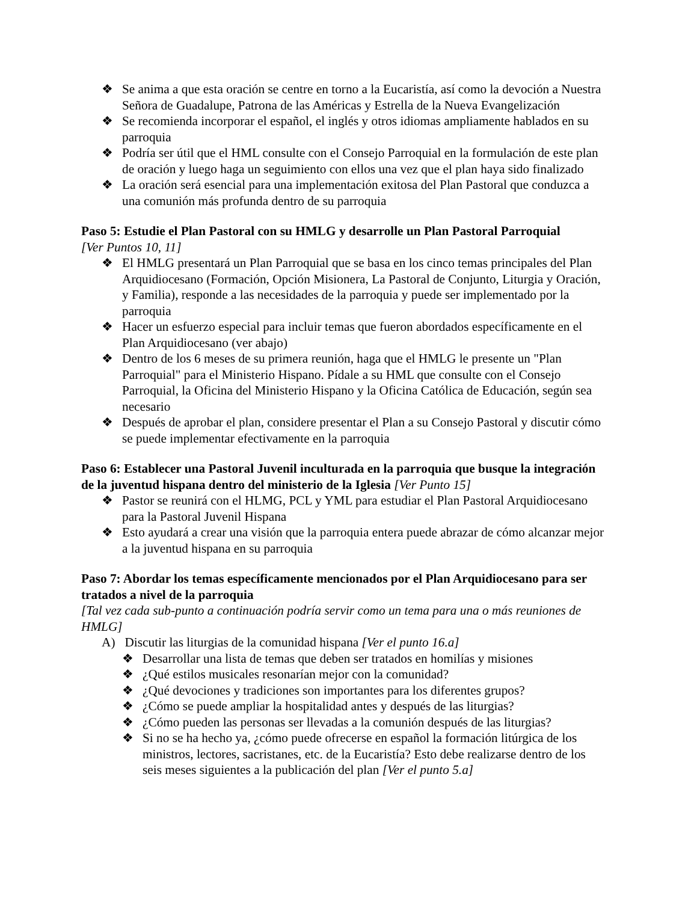❖ Se anima a que esta oración se centre en torno a la Eucaristía, así como la devoción a Nuestra Señora de Guadalupe, Patrona de las Américas y Estrella de la Nueva Evangelización
❖ Se recomienda incorporar el español, el inglés y otros idiomas ampliamente hablados en su parroquia
❖ Podría ser útil que el HML consulte con el Consejo Parroquial en la formulación de este plan de oración y luego haga un seguimiento con ellos una vez que el plan haya sido finalizado
❖ La oración será esencial para una implementación exitosa del Plan Pastoral que conduzca a una comunión más profunda dentro de su parroquia
Paso 5: Estudie el Plan Pastoral con su HMLG y desarrolle un Plan Pastoral Parroquial
[Ver Puntos 10, 11]
❖ El HMLG presentará un Plan Parroquial que se basa en los cinco temas principales del Plan Arquidiocesano (Formación, Opción Misionera, La Pastoral de Conjunto, Liturgia y Oración, y Familia), responde a las necesidades de la parroquia y puede ser implementado por la parroquia
❖ Hacer un esfuerzo especial para incluir temas que fueron abordados específicamente en el Plan Arquidiocesano (ver abajo)
❖ Dentro de los 6 meses de su primera reunión, haga que el HMLG le presente un "Plan Parroquial" para el Ministerio Hispano. Pídale a su HML que consulte con el Consejo Parroquial, la Oficina del Ministerio Hispano y la Oficina Católica de Educación, según sea necesario
❖ Después de aprobar el plan, considere presentar el Plan a su Consejo Pastoral y discutir cómo se puede implementar efectivamente en la parroquia
Paso 6: Establecer una Pastoral Juvenil inculturada en la parroquia que busque la integración de la juventud hispana dentro del ministerio de la Iglesia [Ver Punto 15]
❖ Pastor se reunirá con el HLMG, PCL y YML para estudiar el Plan Pastoral Arquidiocesano para la Pastoral Juvenil Hispana
❖ Esto ayudará a crear una visión que la parroquia entera puede abrazar de cómo alcanzar mejor a la juventud hispana en su parroquia
Paso 7: Abordar los temas específicamente mencionados por el Plan Arquidiocesano para ser tratados a nivel de la parroquia
[Tal vez cada sub-punto a continuación podría servir como un tema para una o más reuniones de HMLG]
A) Discutir las liturgias de la comunidad hispana [Ver el punto 16.a]
❖ Desarrollar una lista de temas que deben ser tratados en homilías y misiones
❖ ¿Qué estilos musicales resonarían mejor con la comunidad?
❖ ¿Qué devociones y tradiciones son importantes para los diferentes grupos?
❖ ¿Cómo se puede ampliar la hospitalidad antes y después de las liturgias?
❖ ¿Cómo pueden las personas ser llevadas a la comunión después de las liturgias?
❖ Si no se ha hecho ya, ¿cómo puede ofrecerse en español la formación litúrgica de los ministros, lectores, sacristanes, etc. de la Eucaristía? Esto debe realizarse dentro de los seis meses siguientes a la publicación del plan [Ver el punto 5.a]